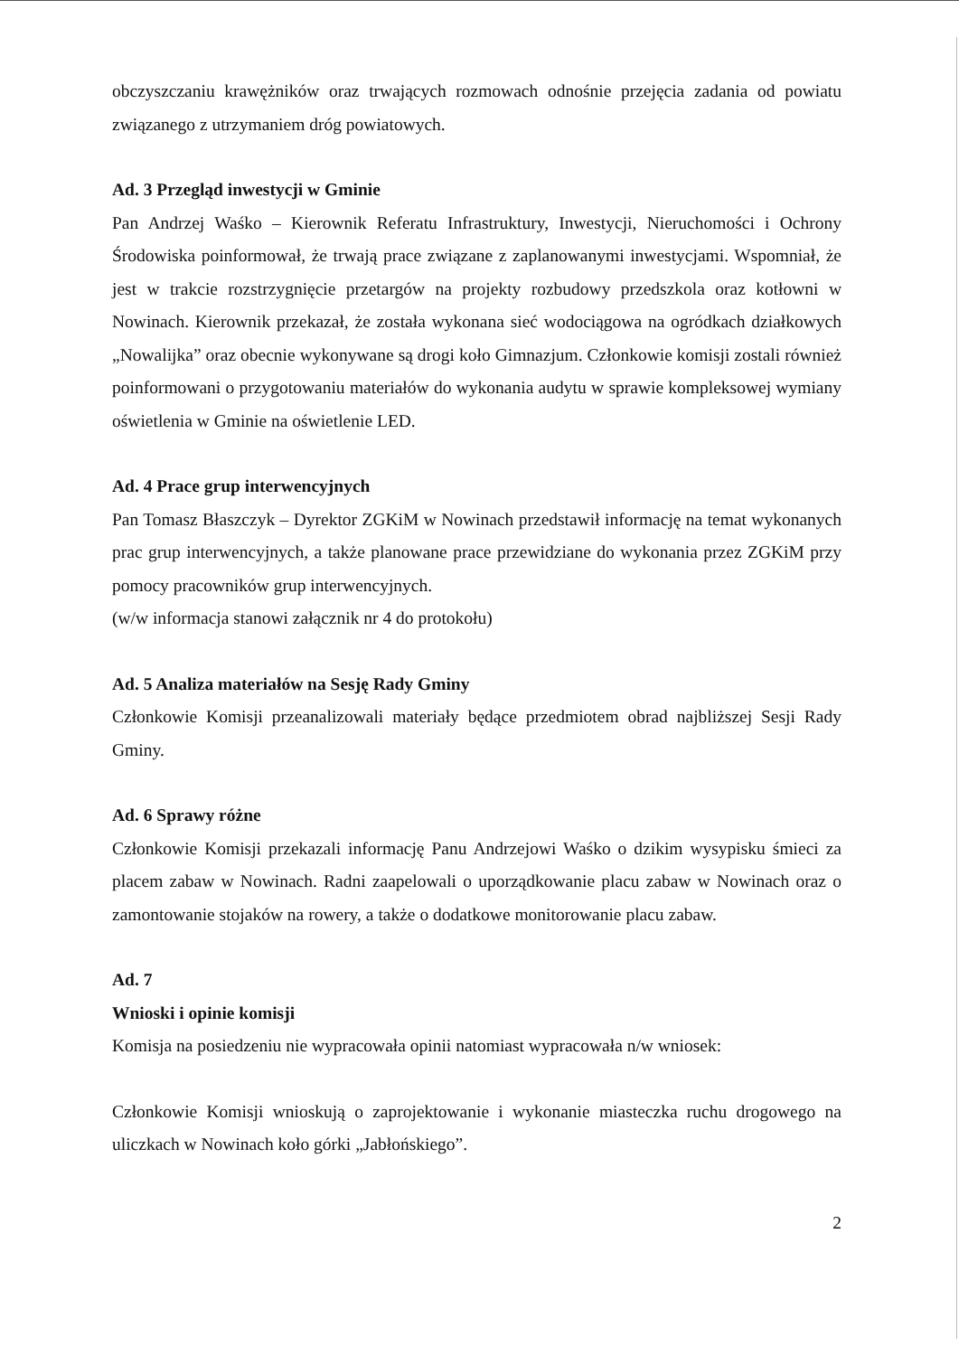obczyszczaniu krawężników oraz trwających rozmowach odnośnie przejęcia zadania od powiatu związanego z utrzymaniem dróg powiatowych.
Ad. 3 Przegląd inwestycji w Gminie
Pan Andrzej Waśko – Kierownik Referatu Infrastruktury, Inwestycji, Nieruchomości i Ochrony Środowiska poinformował, że trwają prace związane z zaplanowanymi inwestycjami. Wspomniał, że jest w trakcie rozstrzygnięcie przetargów na projekty rozbudowy przedszkola oraz kotłowni w Nowinach. Kierownik przekazał, że została wykonana sieć wodociągowa na ogródkach działkowych „Nowalijka” oraz obecnie wykonywane są drogi koło Gimnazjum. Członkowie komisji zostali również poinformowani o przygotowaniu materiałów do wykonania audytu w sprawie kompleksowej wymiany oświetlenia w Gminie na oświetlenie LED.
Ad. 4 Prace grup interwencyjnych
Pan Tomasz Błaszczyk – Dyrektor ZGKiM w Nowinach przedstawił informację na temat wykonanych prac grup interwencyjnych, a także planowane prace przewidziane do wykonania przez ZGKiM przy pomocy pracowników grup interwencyjnych.
(w/w informacja stanowi załącznik nr 4 do protokołu)
Ad. 5 Analiza materiałów na Sesję Rady Gminy
Członkowie Komisji przeanalizowali materiały będące przedmiotem obrad najbliższej Sesji Rady Gminy.
Ad. 6 Sprawy różne
Członkowie Komisji przekazali informację Panu Andrzejowi Waśko o dzikim wysypisku śmieci za placem zabaw w Nowinach. Radni zaapelowali o uporządkowanie placu zabaw w Nowinach oraz o zamontowanie stojaków na rowery, a także o dodatkowe monitorowanie placu zabaw.
Ad. 7
Wnioski i opinie komisji
Komisja na posiedzeniu nie wypracowała opinii natomiast wypracowała n/w wniosek:
Członkowie Komisji wnioskują o zaprojektowanie i wykonanie miasteczka ruchu drogowego na uliczkach w Nowinach koło górki „Jabłońskiego”.
2